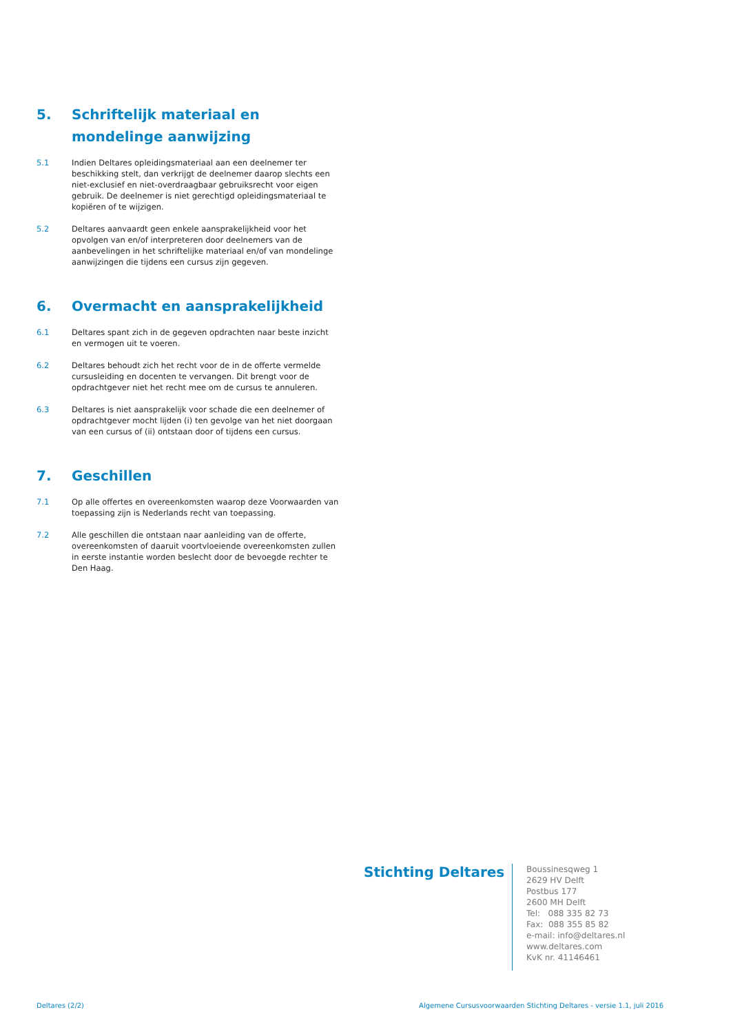5. Schriftelijk materiaal en mondelinge aanwijzing
5.1 Indien Deltares opleidingsmateriaal aan een deelnemer ter beschikking stelt, dan verkrijgt de deelnemer daarop slechts een niet-exclusief en niet-overdraagbaar gebruiksrecht voor eigen gebruik. De deelnemer is niet gerechtigd opleidingsmateriaal te kopiëren of te wijzigen.
5.2 Deltares aanvaardt geen enkele aansprakelijkheid voor het opvolgen van en/of interpreteren door deelnemers van de aanbevelingen in het schriftelijke materiaal en/of van mondelinge aanwijzingen die tijdens een cursus zijn gegeven.
6. Overmacht en aansprakelijkheid
6.1 Deltares spant zich in de gegeven opdrachten naar beste inzicht en vermogen uit te voeren.
6.2 Deltares behoudt zich het recht voor de in de offerte vermelde cursusleiding en docenten te vervangen. Dit brengt voor de opdrachtgever niet het recht mee om de cursus te annuleren.
6.3 Deltares is niet aansprakelijk voor schade die een deelnemer of opdrachtgever mocht lijden (i) ten gevolge van het niet doorgaan van een cursus of (ii) ontstaan door of tijdens een cursus.
7. Geschillen
7.1 Op alle offertes en overeenkomsten waarop deze Voorwaarden van toepassing zijn is Nederlands recht van toepassing.
7.2 Alle geschillen die ontstaan naar aanleiding van de offerte, overeenkomsten of daaruit voortvloeiende overeenkomsten zullen in eerste instantie worden beslecht door de bevoegde rechter te Den Haag.
Stichting Deltares
Boussinesqweg 1
2629 HV Delft
Postbus 177
2600 MH Delft
Tel: 088 335 82 73
Fax: 088 355 85 82
e-mail: info@deltares.nl
www.deltares.com
KvK nr. 41146461
Deltares (2/2) Algemene Cursusvoorwaarden Stichting Deltares - versie 1.1, juli 2016